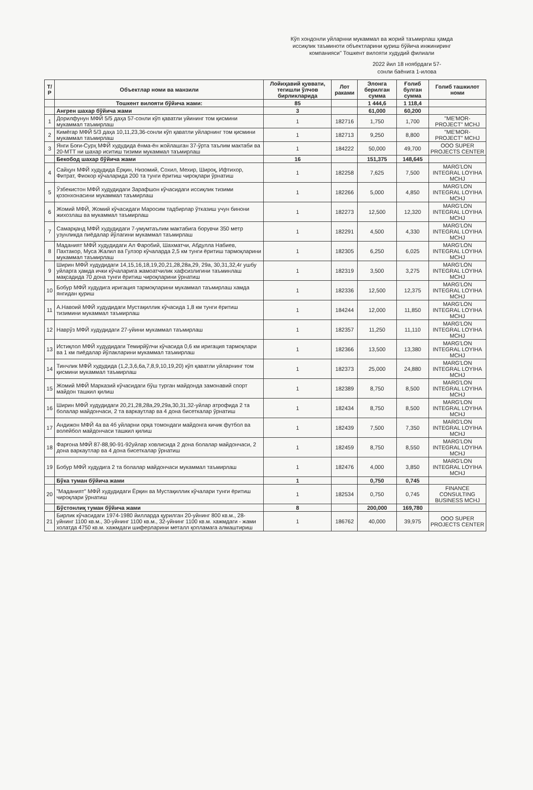Кўп хондонли уйларнни мукаммал ва жорий таъмирлаш ҳамда иссиқлик таъминоти объектларини қуриш бўйича инжиниринг компанияси" Тошкент вилояти худудий филиали
2022 йил 18 ноябрдаги 57-сонли баёнига 1-илова
| Т/Р | Объектлар номи ва манзили | Лойиҳавий қуввати, тегишли ўлчов бирликларида | Лот раками | Элонга берилган сумма | Ғолиб булган сумма | Голиб ташкилот номи |
| --- | --- | --- | --- | --- | --- | --- |
| | Тошкент вилояти бўйича жами: | 85 | | 1 444,6 | 1 118,4 | |
| | Ангрен шахар бўйича жами | 3 | | 61,000 | 60,200 | |
| 1 | Дорилфунун МФЙ 5/5 даҳа 57-сонли кўп қаватли уйининг том қисмини мукаммал таъмирлаш | 1 | 182716 | 1,750 | 1,700 | "ME'MOR-PROJECT" MCHJ |
| 2 | Кимёгар МФЙ 5/3 даҳа 10,11,23,36-сонли кўп қаватли уйларнинг том қисмини мукаммал таъмирлаш | 1 | 182713 | 9,250 | 8,800 | "ME'MOR-PROJECT" MCHJ |
| 3 | Янги Боғи-Сурҳ МФЙ худудида ёнма-ён жойлашган 37-ўрта таълим мактаби ва 20-МТТ ни шахар иситиш тизими мукаммал таъмирлаш | 1 | 184222 | 50,000 | 49,700 | ООО SUPER PROJECTS CENTER |
| | Бекобод шахар бўйича жами | 16 | | 151,375 | 148,645 | |
| 4 | Сайҳун МФЙ худудида Ёрқин, Низомий, Сохил, Мехир, Широқ, Ифтихор, Фитрат, Фиокор кўчаларида 200 та тунги ёритиш чироқлари ўрнатиш | 1 | 182258 | 7,625 | 7,500 | MARG'LON INTEGRAL LOYIHA MCHJ |
| 5 | Ўзбекистон МФЙ худудидаги Зарафшон кўчасидаги иссиқлик тизими қозонхонасини мукаммал таъмирлаш | 1 | 182266 | 5,000 | 4,850 | MARG'LON INTEGRAL LOYIHA MCHJ |
| 6 | Жомий МФЙ, Жомий кўчасидаги Маросим тадбирлар ўтказиш учун бинони жихозлаш ва мукаммал таъмирлаш | 1 | 182273 | 12,500 | 12,320 | MARG'LON INTEGRAL LOYIHA MCHJ |
| 7 | Самарқанд МФЙ худудидаги 7-умумтаълим мактабига борувчи 350 метр узунликда пиёдалар йўлагини мукаммал таъмирлаш | 1 | 182291 | 4,500 | 4,330 | MARG'LON INTEGRAL LOYIHA MCHJ |
| 8 | Маданият МФЙ худудидаги Ал Фаробий, Шахматчи, Абдулла Набиев, Пахтакор, Муса Жалил ва Гулзор кўчаларда 2,5 км тунги ёритиш тармоқларини мукаммал таъмирлаш | 1 | 182305 | 6,250 | 6,025 | MARG'LON INTEGRAL LOYIHA MCHJ |
| 9 | Ширин МФЙ худудидаги 14,15,16,18,19,20,21,28,28а,29, 29а, 30,31,32,4г ушбу уйларга ҳамда ички кўчаларига жамоатчилик хафсизлигини таъминлаш мақсадида 70 дона тунги ёритиш чироқларини ўрнатиш | 1 | 182319 | 3,500 | 3,275 | MARG'LON INTEGRAL LOYIHA MCHJ |
| 10 | Бобур МФЙ худудига иригация тармоқларини мукаммал таъмирлаш хамда янгидан қуриш | 1 | 182336 | 12,500 | 12,375 | MARG'LON INTEGRAL LOYIHA MCHJ |
| 11 | А.Навоий МФЙ худудидаги Мустақиллик кўчасида 1,8 км тунги ёритиш тизимини мукаммал таъмирлаш | 1 | 184244 | 12,000 | 11,850 | MARG'LON INTEGRAL LOYIHA MCHJ |
| 12 | Наврўз МФЙ худудидаги 27-уйини мукаммал таъмирлаш | 1 | 182357 | 11,250 | 11,110 | MARG'LON INTEGRAL LOYIHA MCHJ |
| 13 | Истиқлол МФЙ худудидаги Темирйўлчи кўчасида 0,6 км иригация тармоқлари ва 1 км пиёдалар йўлакларини мукаммал таъмирлаш | 1 | 182366 | 13,500 | 13,380 | MARG'LON INTEGRAL LOYIHA MCHJ |
| 14 | Тинчлик МФЙ худудида (1,2,3,6,6а,7,8,9,10,19,20) кўп қаватли уйларнинг том қисмини мукаммал таъмирлаш | 1 | 182373 | 25,000 | 24,880 | MARG'LON INTEGRAL LOYIHA MCHJ |
| 15 | Жомий МФЙ Марказий кўчасидаги бўш турган майдонда замонавий спорт майдон ташкил қилиш | 1 | 182389 | 8,750 | 8,500 | MARG'LON INTEGRAL LOYIHA MCHJ |
| 16 | Ширин МФЙ худудидаги 20,21,28,28а,29,29а,30,31,32-уйлар атрофида 2 та болалар майдончаси, 2 та варкаутлар ва 4 дона бисеткалар ўрнатиш | 1 | 182434 | 8,750 | 8,500 | MARG'LON INTEGRAL LOYIHA MCHJ |
| 17 | Андижон МФЙ 4а ва 4б уйларни орқа томондаги майдонга кичик футбол ва волейбол майдончаси ташкил қилиш | 1 | 182439 | 7,500 | 7,350 | MARG'LON INTEGRAL LOYIHA MCHJ |
| 18 | Фарғона МФЙ 87-88,90-91-92уйлар ховлисида 2 дона болалар майдончаси, 2 дона варкаутлар ва 4 дона бисеткалар ўрнатиш | 1 | 182459 | 8,750 | 8,550 | MARG'LON INTEGRAL LOYIHA MCHJ |
| 19 | Бобур МФЙ худудига 2 та болалар майдончаси мукаммал таъмирлаш | 1 | 182476 | 4,000 | 3,850 | MARG'LON INTEGRAL LOYIHA MCHJ |
| | Бўка туман бўйича жами | 1 | | 0,750 | 0,745 | |
| 20 | "Маданият" МФЙ худудидаги Ёрқин ва Мустақиллик кўчалари тунги ёритиш чироқлари ўрнатиш | 1 | 182534 | 0,750 | 0,745 | FINANCE CONSULTING BUSINESS MCHJ |
| | Бўстонлиқ туман бўйича жами | 8 | | 200,000 | 169,780 | |
| 21 | Бирлик кўчасидаги 1974-1980 йилларда қурилган 20-уйнинг 800 кв.м., 28-уйнинг 1100 кв.м., 30-уйнинг 1100 кв.м., 32-уйнинг 1100 кв.м. хажмдаги - жами холатда 4750 кв.м. хажмдаги шиферларини металл қопламага алмаштириш | 1 | 186762 | 40,000 | 39,975 | ООО SUPER PROJECTS CENTER |